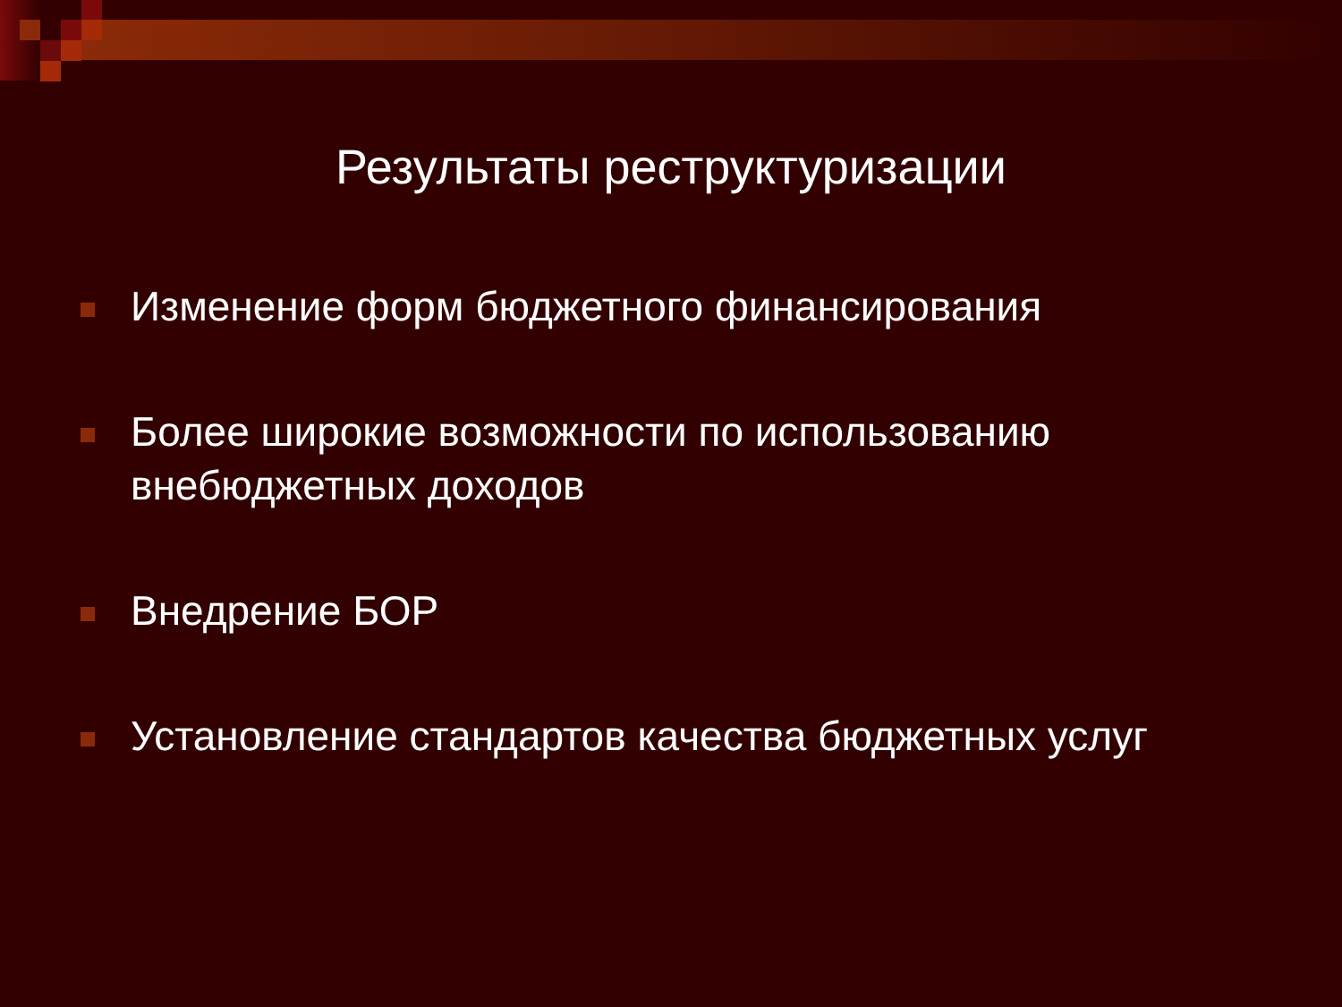Результаты реструктуризации
Изменение форм бюджетного финансирования
Более широкие возможности по использованию внебюджетных доходов
Внедрение БОР
Установление стандартов качества бюджетных услуг